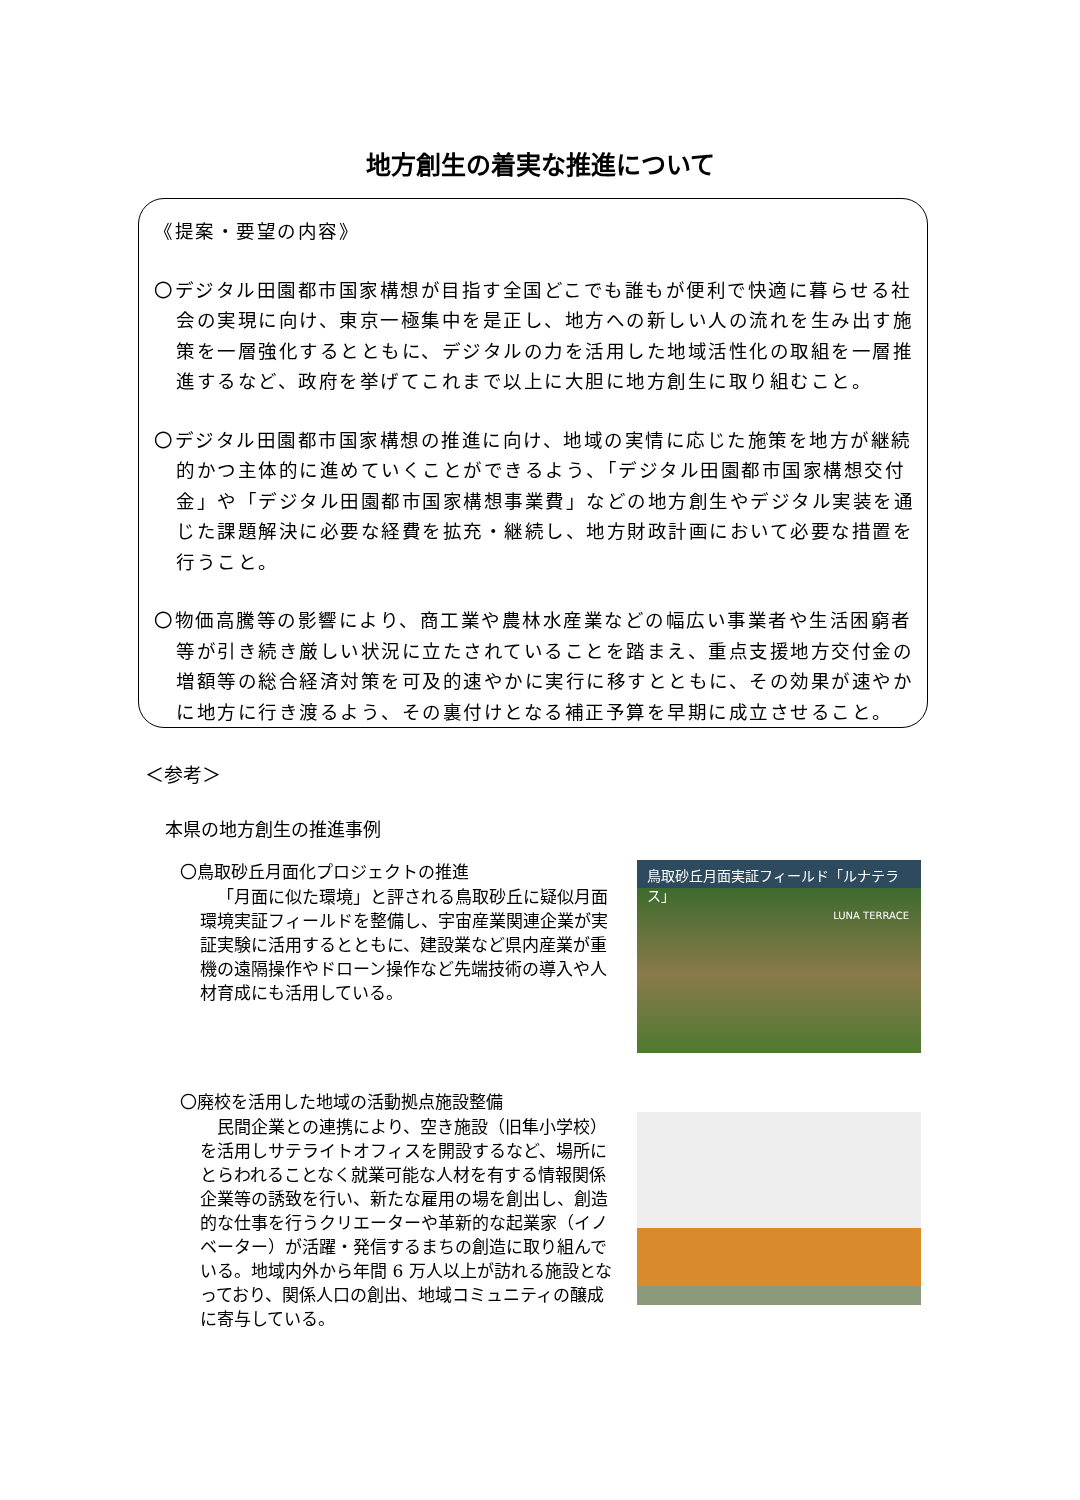地方創生の着実な推進について
《提案・要望の内容》
〇デジタル田園都市国家構想が目指す全国どこでも誰もが便利で快適に暮らせる社会の実現に向け、東京一極集中を是正し、地方への新しい人の流れを生み出す施策を一層強化するとともに、デジタルの力を活用した地域活性化の取組を一層推進するなど、政府を挙げてこれまで以上に大胆に地方創生に取り組むこと。
〇デジタル田園都市国家構想の推進に向け、地域の実情に応じた施策を地方が継続的かつ主体的に進めていくことができるよう、「デジタル田園都市国家構想交付金」や「デジタル田園都市国家構想事業費」などの地方創生やデジタル実装を通じた課題解決に必要な経費を拡充・継続し、地方財政計画において必要な措置を行うこと。
〇物価高騰等の影響により、商工業や農林水産業などの幅広い事業者や生活困窮者等が引き続き厳しい状況に立たされていることを踏まえ、重点支援地方交付金の増額等の総合経済対策を可及的速やかに実行に移すとともに、その効果が速やかに地方に行き渡るよう、その裏付けとなる補正予算を早期に成立させること。
＜参考＞
本県の地方創生の推進事例
〇鳥取砂丘月面化プロジェクトの推進
「月面に似た環境」と評される鳥取砂丘に疑似月面環境実証フィールドを整備し、宇宙産業関連企業が実証実験に活用するとともに、建設業など県内産業が重機の遠隔操作やドローン操作など先端技術の導入や人材育成にも活用している。
鳥取砂丘月面実証フィールド「ルナテラス」
LUNA TERRACE
〇廃校を活用した地域の活動拠点施設整備
民間企業との連携により、空き施設（旧隼小学校）を活用しサテライトオフィスを開設するなど、場所にとらわれることなく就業可能な人材を有する情報関係企業等の誘致を行い、新たな雇用の場を創出し、創造的な仕事を行うクリエーターや革新的な起業家（イノベーター）が活躍・発信するまちの創造に取り組んでいる。地域内外から年間 6 万人以上が訪れる施設となっており、関係人口の創出、地域コミュニティの醸成に寄与している。